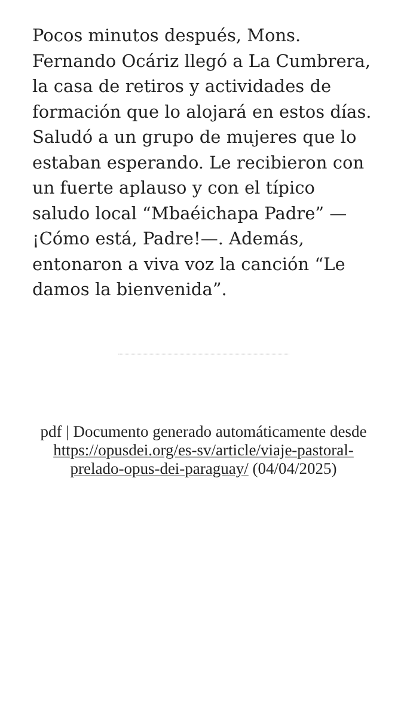Pocos minutos después, Mons. Fernando Ocáriz llegó a La Cumbrera, la casa de retiros y actividades de formación que lo alojará en estos días. Saludó a un grupo de mujeres que lo estaban esperando. Le recibieron con un fuerte aplauso y con el típico saludo local “Mbaéichapa Padre” —¡Cómo está, Padre!—. Además, entonaron a viva voz la canción “Le damos la bienvenida”.
pdf | Documento generado automáticamente desde https://opusdei.org/es-sv/article/viaje-pastoral-prelado-opus-dei-paraguay/ (04/04/2025)